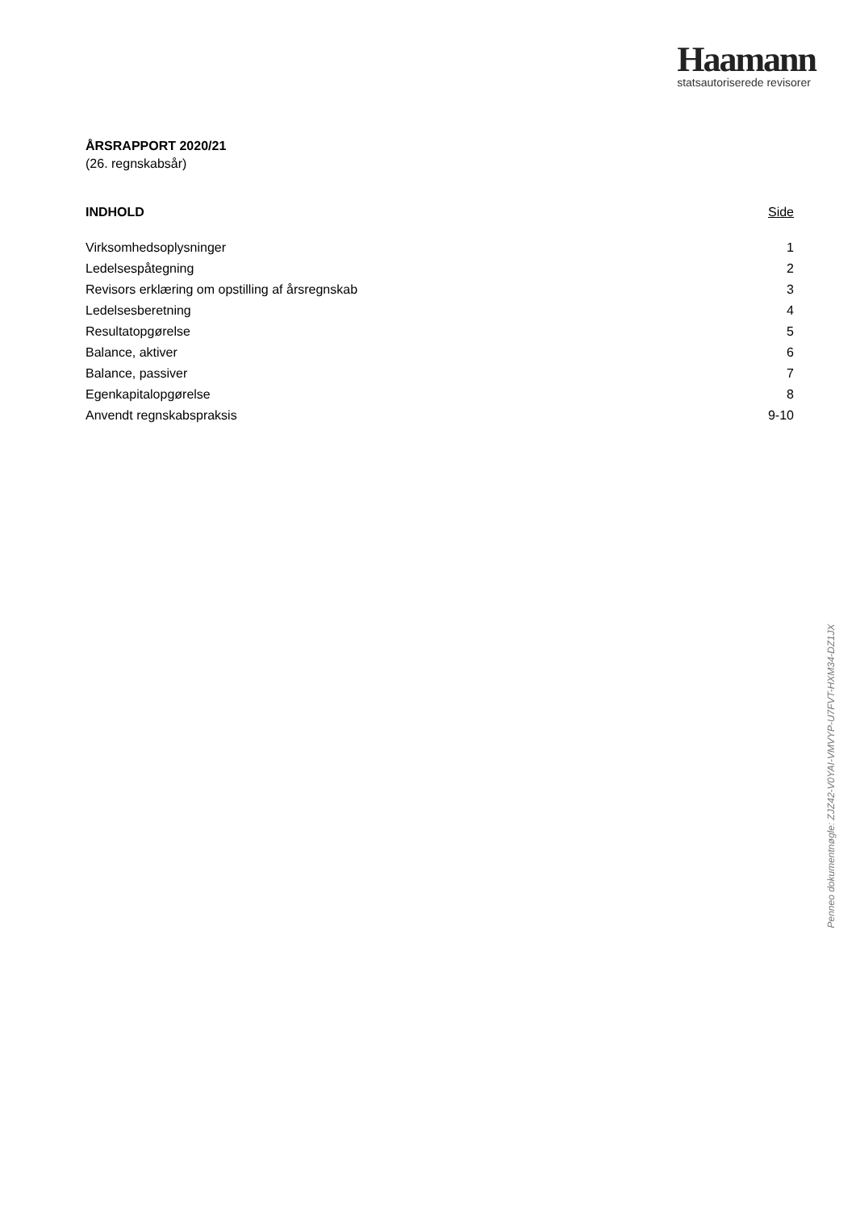Haamann
statsautoriserede revisorer
ÅRSRAPPORT 2020/21
(26. regnskabsår)
| INDHOLD | Side |
| Virksomhedsoplysninger | 1 |
| Ledelsespåtegning | 2 |
| Revisors erklæring om opstilling af årsregnskab | 3 |
| Ledelsesberetning | 4 |
| Resultatopgørelse | 5 |
| Balance, aktiver | 6 |
| Balance, passiver | 7 |
| Egenkapitalopgørelse | 8 |
| Anvendt regnskabspraksis | 9-10 |
Penneo dokumentnøgle: ZJZ42-V0YAI-VMVYP-U7FVT-HXM34-DZ1JX